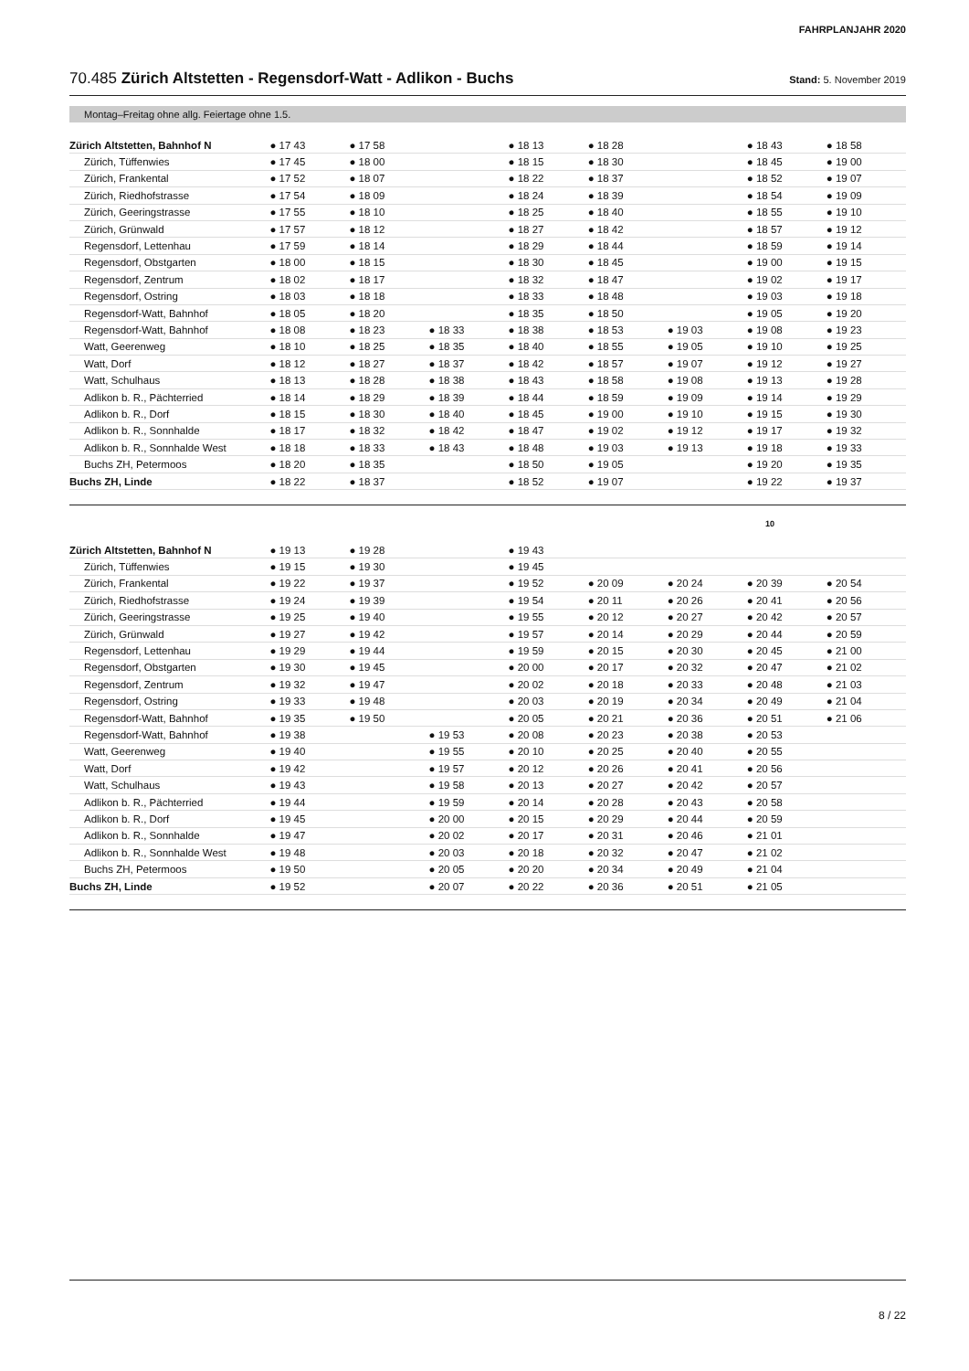FAHRPLANJAHR 2020
70.485 Zürich Altstetten - Regensdorf-Watt - Adlikon - Buchs Stand: 5. November 2019
Montag–Freitag ohne allg. Feiertage ohne 1.5.
| Zürich Altstetten, Bahnhof N | ● 17 43 | ● 17 58 | | ● 18 13 | ● 18 28 | | ● 18 43 | ● 18 58 |
| Zürich, Tüffenwies | ● 17 45 | ● 18 00 | | ● 18 15 | ● 18 30 | | ● 18 45 | ● 19 00 |
| Zürich, Frankental | ● 17 52 | ● 18 07 | | ● 18 22 | ● 18 37 | | ● 18 52 | ● 19 07 |
| Zürich, Riedhofstrasse | ● 17 54 | ● 18 09 | | ● 18 24 | ● 18 39 | | ● 18 54 | ● 19 09 |
| Zürich, Geeringstrasse | ● 17 55 | ● 18 10 | | ● 18 25 | ● 18 40 | | ● 18 55 | ● 19 10 |
| Zürich, Grünwald | ● 17 57 | ● 18 12 | | ● 18 27 | ● 18 42 | | ● 18 57 | ● 19 12 |
| Regensdorf, Lettenhau | ● 17 59 | ● 18 14 | | ● 18 29 | ● 18 44 | | ● 18 59 | ● 19 14 |
| Regensdorf, Obstgarten | ● 18 00 | ● 18 15 | | ● 18 30 | ● 18 45 | | ● 19 00 | ● 19 15 |
| Regensdorf, Zentrum | ● 18 02 | ● 18 17 | | ● 18 32 | ● 18 47 | | ● 19 02 | ● 19 17 |
| Regensdorf, Ostring | ● 18 03 | ● 18 18 | | ● 18 33 | ● 18 48 | | ● 19 03 | ● 19 18 |
| Regensdorf-Watt, Bahnhof | ● 18 05 | ● 18 20 | | ● 18 35 | ● 18 50 | | ● 19 05 | ● 19 20 |
| Regensdorf-Watt, Bahnhof | ● 18 08 | ● 18 23 | ● 18 33 | ● 18 38 | ● 18 53 | ● 19 03 | ● 19 08 | ● 19 23 |
| Watt, Geerenweg | ● 18 10 | ● 18 25 | ● 18 35 | ● 18 40 | ● 18 55 | ● 19 05 | ● 19 10 | ● 19 25 |
| Watt, Dorf | ● 18 12 | ● 18 27 | ● 18 37 | ● 18 42 | ● 18 57 | ● 19 07 | ● 19 12 | ● 19 27 |
| Watt, Schulhaus | ● 18 13 | ● 18 28 | ● 18 38 | ● 18 43 | ● 18 58 | ● 19 08 | ● 19 13 | ● 19 28 |
| Adlikon b. R., Pächterried | ● 18 14 | ● 18 29 | ● 18 39 | ● 18 44 | ● 18 59 | ● 19 09 | ● 19 14 | ● 19 29 |
| Adlikon b. R., Dorf | ● 18 15 | ● 18 30 | ● 18 40 | ● 18 45 | ● 19 00 | ● 19 10 | ● 19 15 | ● 19 30 |
| Adlikon b. R., Sonnhalde | ● 18 17 | ● 18 32 | ● 18 42 | ● 18 47 | ● 19 02 | ● 19 12 | ● 19 17 | ● 19 32 |
| Adlikon b. R., Sonnhalde West | ● 18 18 | ● 18 33 | ● 18 43 | ● 18 48 | ● 19 03 | ● 19 13 | ● 19 18 | ● 19 33 |
| Buchs ZH, Petermoos | ● 18 20 | ● 18 35 | | ● 18 50 | ● 19 05 | | ● 19 20 | ● 19 35 |
| Buchs ZH, Linde | ● 18 22 | ● 18 37 | | ● 18 52 | ● 19 07 | | ● 19 22 | ● 19 37 |
10
| Zürich Altstetten, Bahnhof N | ● 19 13 | ● 19 28 | | ● 19 43 | | | | |
| Zürich, Tüffenwies | ● 19 15 | ● 19 30 | | ● 19 45 | | | | |
| Zürich, Frankental | ● 19 22 | ● 19 37 | | ● 19 52 | ● 20 09 | ● 20 24 | ● 20 39 | ● 20 54 |
| Zürich, Riedhofstrasse | ● 19 24 | ● 19 39 | | ● 19 54 | ● 20 11 | ● 20 26 | ● 20 41 | ● 20 56 |
| Zürich, Geeringstrasse | ● 19 25 | ● 19 40 | | ● 19 55 | ● 20 12 | ● 20 27 | ● 20 42 | ● 20 57 |
| Zürich, Grünwald | ● 19 27 | ● 19 42 | | ● 19 57 | ● 20 14 | ● 20 29 | ● 20 44 | ● 20 59 |
| Regensdorf, Lettenhau | ● 19 29 | ● 19 44 | | ● 19 59 | ● 20 15 | ● 20 30 | ● 20 45 | ● 21 00 |
| Regensdorf, Obstgarten | ● 19 30 | ● 19 45 | | ● 20 00 | ● 20 17 | ● 20 32 | ● 20 47 | ● 21 02 |
| Regensdorf, Zentrum | ● 19 32 | ● 19 47 | | ● 20 02 | ● 20 18 | ● 20 33 | ● 20 48 | ● 21 03 |
| Regensdorf, Ostring | ● 19 33 | ● 19 48 | | ● 20 03 | ● 20 19 | ● 20 34 | ● 20 49 | ● 21 04 |
| Regensdorf-Watt, Bahnhof | ● 19 35 | ● 19 50 | | ● 20 05 | ● 20 21 | ● 20 36 | ● 20 51 | ● 21 06 |
| Regensdorf-Watt, Bahnhof | ● 19 38 | | ● 19 53 | ● 20 08 | ● 20 23 | ● 20 38 | ● 20 53 | |
| Watt, Geerenweg | ● 19 40 | | ● 19 55 | ● 20 10 | ● 20 25 | ● 20 40 | ● 20 55 | |
| Watt, Dorf | ● 19 42 | | ● 19 57 | ● 20 12 | ● 20 26 | ● 20 41 | ● 20 56 | |
| Watt, Schulhaus | ● 19 43 | | ● 19 58 | ● 20 13 | ● 20 27 | ● 20 42 | ● 20 57 | |
| Adlikon b. R., Pächterried | ● 19 44 | | ● 19 59 | ● 20 14 | ● 20 28 | ● 20 43 | ● 20 58 | |
| Adlikon b. R., Dorf | ● 19 45 | | ● 20 00 | ● 20 15 | ● 20 29 | ● 20 44 | ● 20 59 | |
| Adlikon b. R., Sonnhalde | ● 19 47 | | ● 20 02 | ● 20 17 | ● 20 31 | ● 20 46 | ● 21 01 | |
| Adlikon b. R., Sonnhalde West | ● 19 48 | | ● 20 03 | ● 20 18 | ● 20 32 | ● 20 47 | ● 21 02 | |
| Buchs ZH, Petermoos | ● 19 50 | | ● 20 05 | ● 20 20 | ● 20 34 | ● 20 49 | ● 21 04 | |
| Buchs ZH, Linde | ● 19 52 | | ● 20 07 | ● 20 22 | ● 20 36 | ● 20 51 | ● 21 05 | |
8 / 22